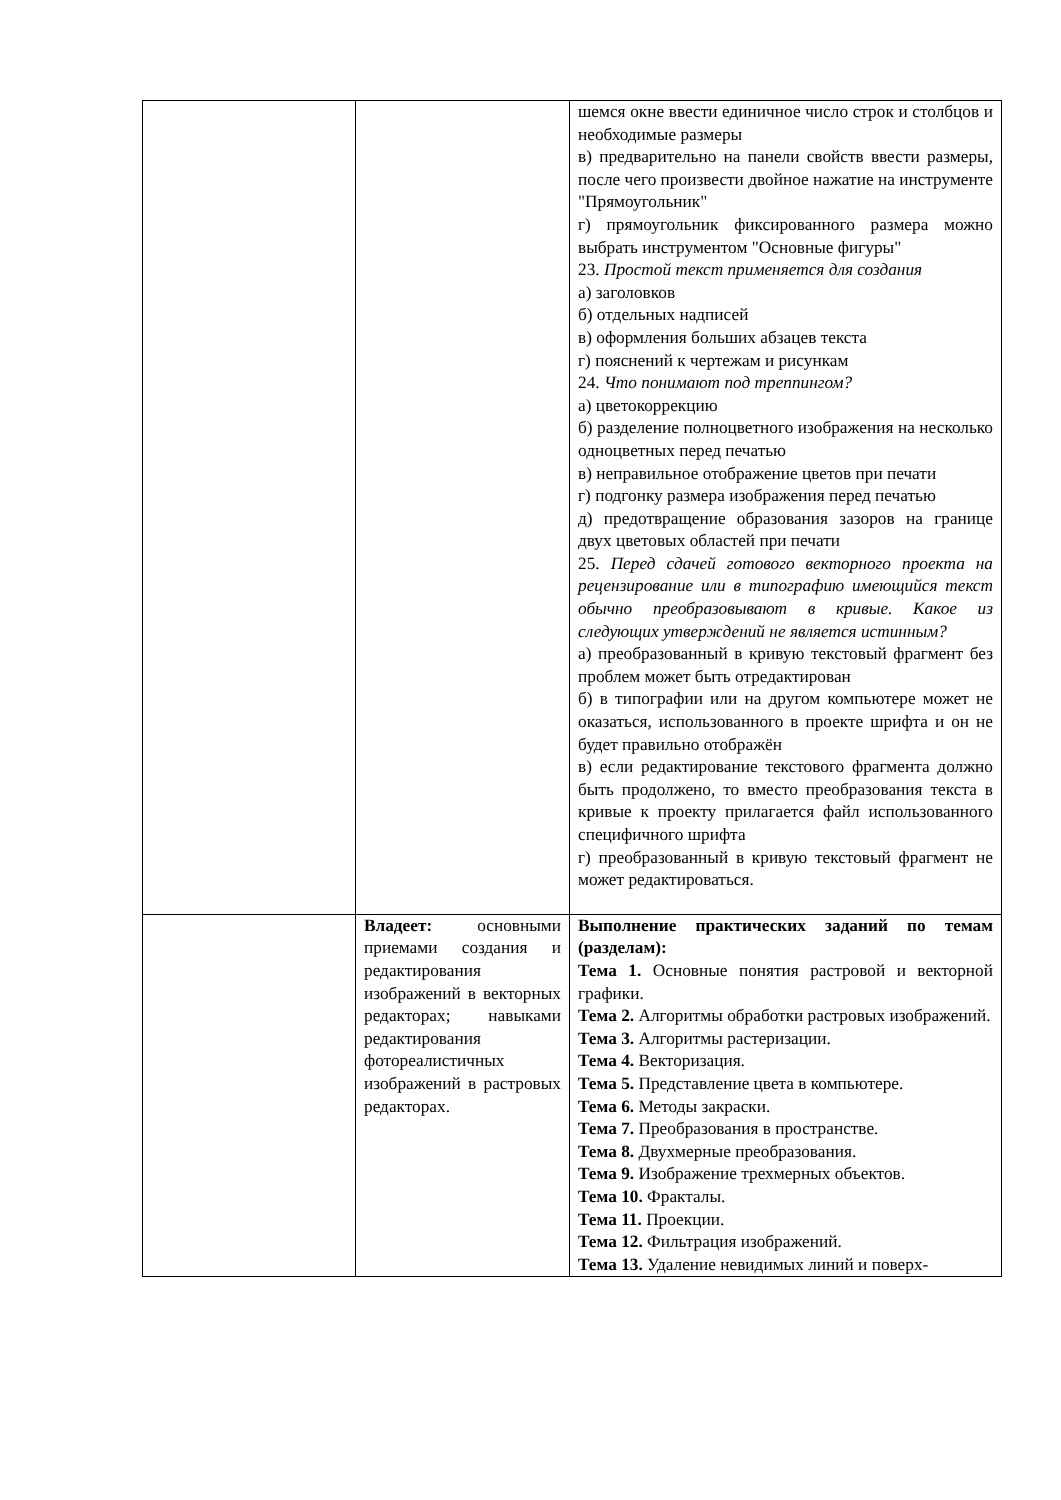| | | шемся окне ввести единичное число строк и столбцов и необходимые размеры в) предварительно на панели свойств ввести размеры, после чего произвести двойное нажатие на инструменте "Прямоугольник" г) прямоугольник фиксированного размера можно выбрать инструментом "Основные фигуры" 23. Простой текст применяется для создания а) заголовков б) отдельных надписей в) оформления больших абзацев текста г) пояснений к чертежам и рисункам 24. Что понимают под треппингом? а) цветокоррекцию б) разделение полноцветного изображения на несколько одноцветных перед печатью в) неправильное отображение цветов при печати г) подгонку размера изображения перед печатью д) предотвращение образования зазоров на границе двух цветовых областей при печати 25. Перед сдачей готового векторного проекта на рецензирование или в типографию имеющийся текст обычно преобразовывают в кривые. Какое из следующих утверждений не является истинным? а) преобразованный в кривую текстовый фрагмент без проблем может быть отредактирован б) в типографии или на другом компьютере может не оказаться, использованного в проекте шрифта и он не будет правильно отображён в) если редактирование текстового фрагмента должно быть продолжено, то вместо преобразования текста в кривые к проекту прилагается файл использованного специфичного шрифта г) преобразованный в кривую текстовый фрагмент не может редактироваться. |
| | Владеет: основными приемами создания и редактирования изображений в векторных редакторах; навыками редактирования фотореалистичных изображений в растровых редакторах. | Выполнение практических заданий по темам (разделам): Тема 1. Основные понятия растровой и векторной графики. Тема 2. Алгоритмы обработки растровых изображений. Тема 3. Алгоритмы растеризации. Тема 4. Векторизация. Тема 5. Представление цвета в компьютере. Тема 6. Методы закраски. Тема 7. Преобразования в пространстве. Тема 8. Двухмерные преобразования. Тема 9. Изображение трехмерных объектов. Тема 10. Фракталы. Тема 11. Проекции. Тема 12. Фильтрация изображений. Тема 13. Удаление невидимых линий и поверх- |